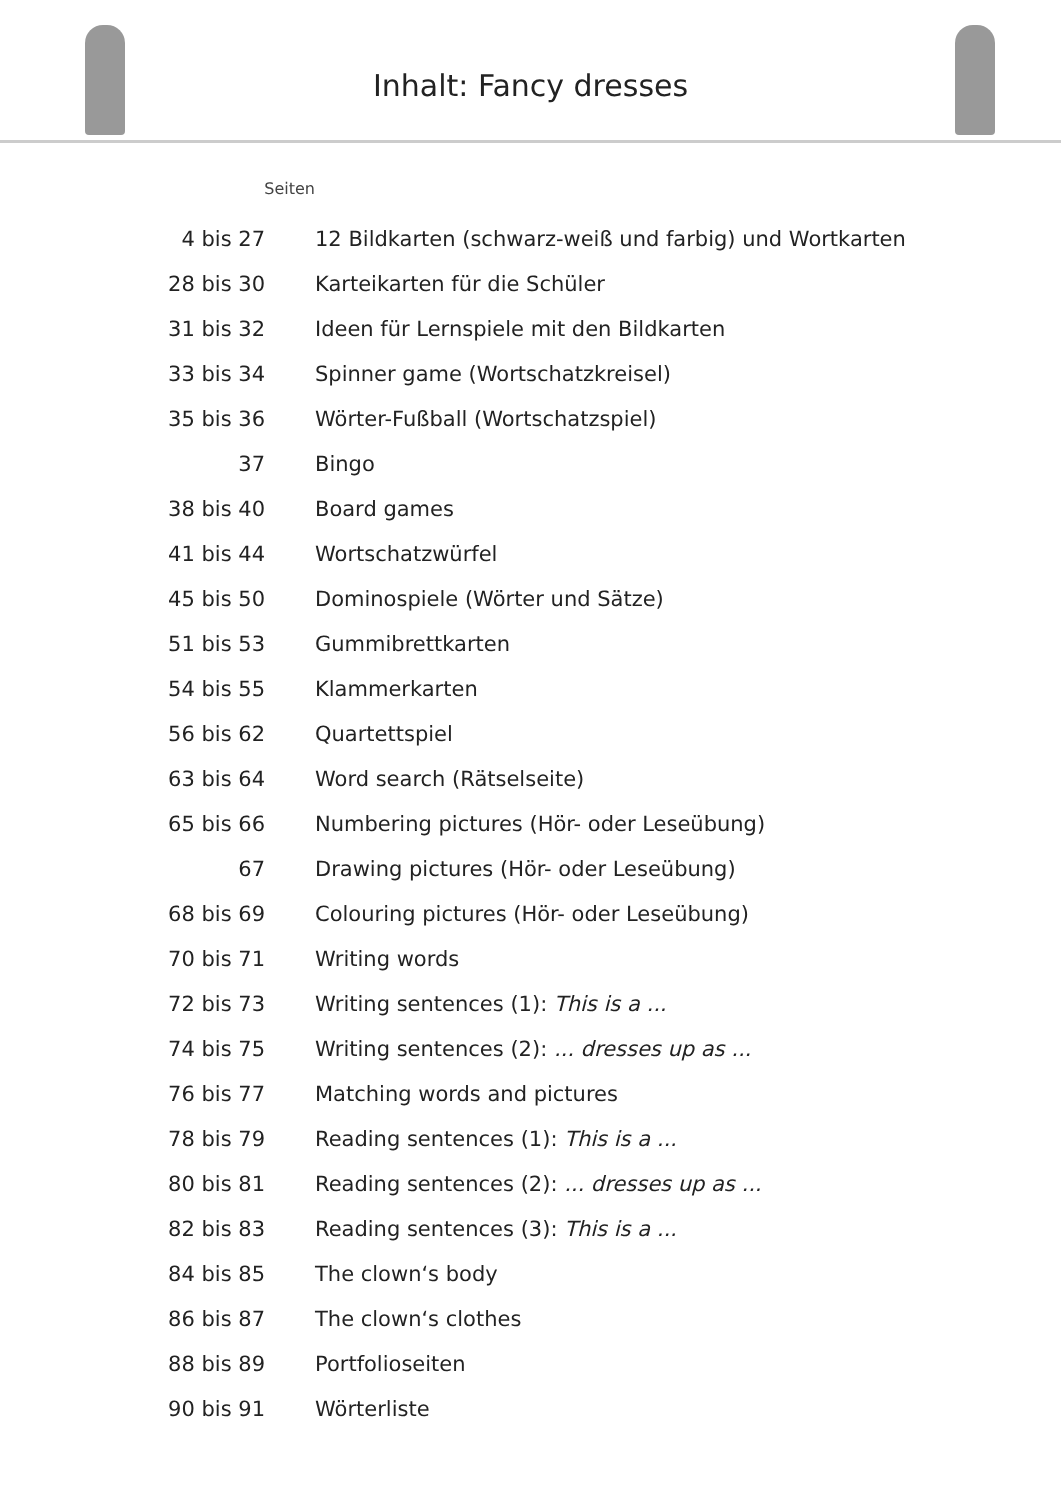Inhalt: Fancy dresses
| Seiten | |
| --- | --- |
| 4 bis 27 | 12 Bildkarten (schwarz-weiß und farbig) und Wortkarten |
| 28 bis 30 | Karteikarten für die Schüler |
| 31 bis 32 | Ideen für Lernspiele mit den Bildkarten |
| 33 bis 34 | Spinner game (Wortschatzkreisel) |
| 35 bis 36 | Wörter-Fußball (Wortschatzspiel) |
| 37 | Bingo |
| 38 bis 40 | Board games |
| 41 bis 44 | Wortschatzwürfel |
| 45 bis 50 | Dominospiele (Wörter und Sätze) |
| 51 bis 53 | Gummibrettkarten |
| 54 bis 55 | Klammerkarten |
| 56 bis 62 | Quartettspiel |
| 63 bis 64 | Word search (Rätselseite) |
| 65 bis 66 | Numbering pictures (Hör- oder Leseübung) |
| 67 | Drawing pictures (Hör- oder Leseübung) |
| 68 bis 69 | Colouring pictures (Hör- oder Leseübung) |
| 70 bis 71 | Writing words |
| 72 bis 73 | Writing sentences (1): This is a ... |
| 74 bis 75 | Writing sentences (2): ... dresses up as ... |
| 76 bis 77 | Matching words and pictures |
| 78 bis 79 | Reading sentences (1): This is a ... |
| 80 bis 81 | Reading sentences (2): ... dresses up as ... |
| 82 bis 83 | Reading sentences (3): This is a ... |
| 84 bis 85 | The clown‘s body |
| 86 bis 87 | The clown‘s clothes |
| 88 bis 89 | Portfolioseiten |
| 90 bis 91 | Wörterliste |